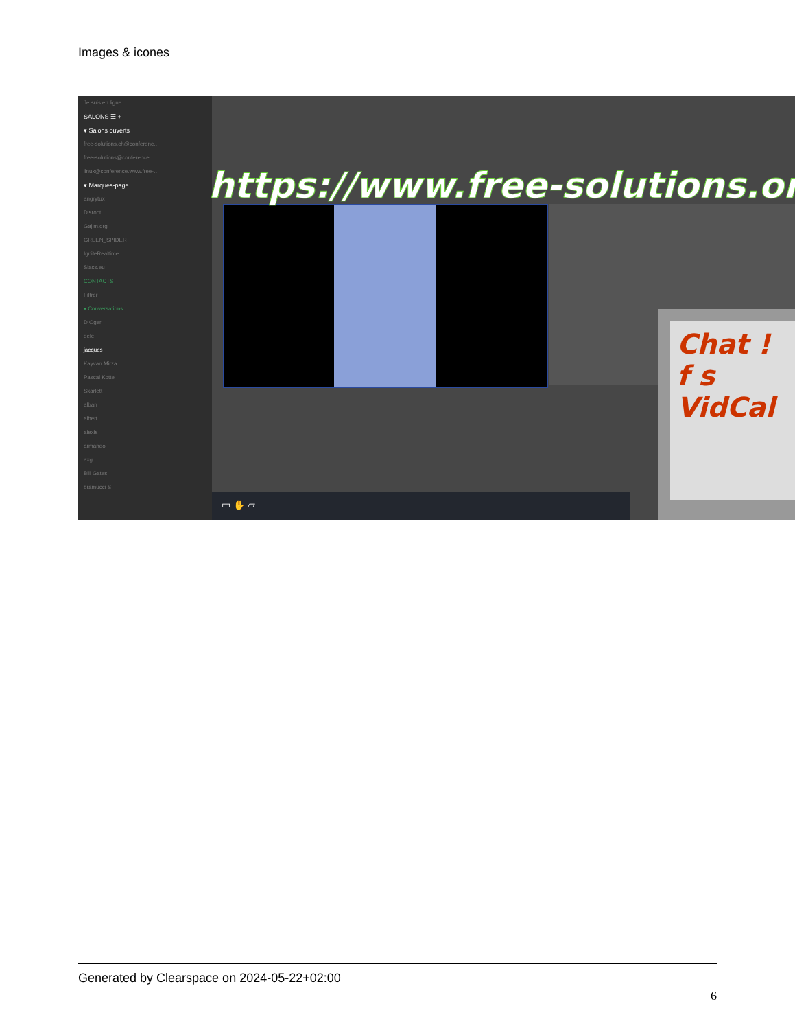Images & icones
Je suis en ligne
SALONS ☰ +
▾ Salons ouverts
free-solutions.ch@conferenc…
free-solutions@conference…
linux@conference.www.free-…
▾ Marques-page
angrytux
Disroot
Gajim.org
GREEN_SPIDER
IgniteRealtime
Siacs.eu
CONTACTS
Filtrer
▾ Conversations
D Oger
dele
jacques
Kayvan Mirza
Pascal Kotte
Skarlett
alban
albert
alexis
armando
axg
Bill Gates
bramucci S
https://www.free-solutions.org/
Chat !
f s
VidCal
▭ ✋ ▱
Generated by Clearspace on 2024-05-22+02:00
6